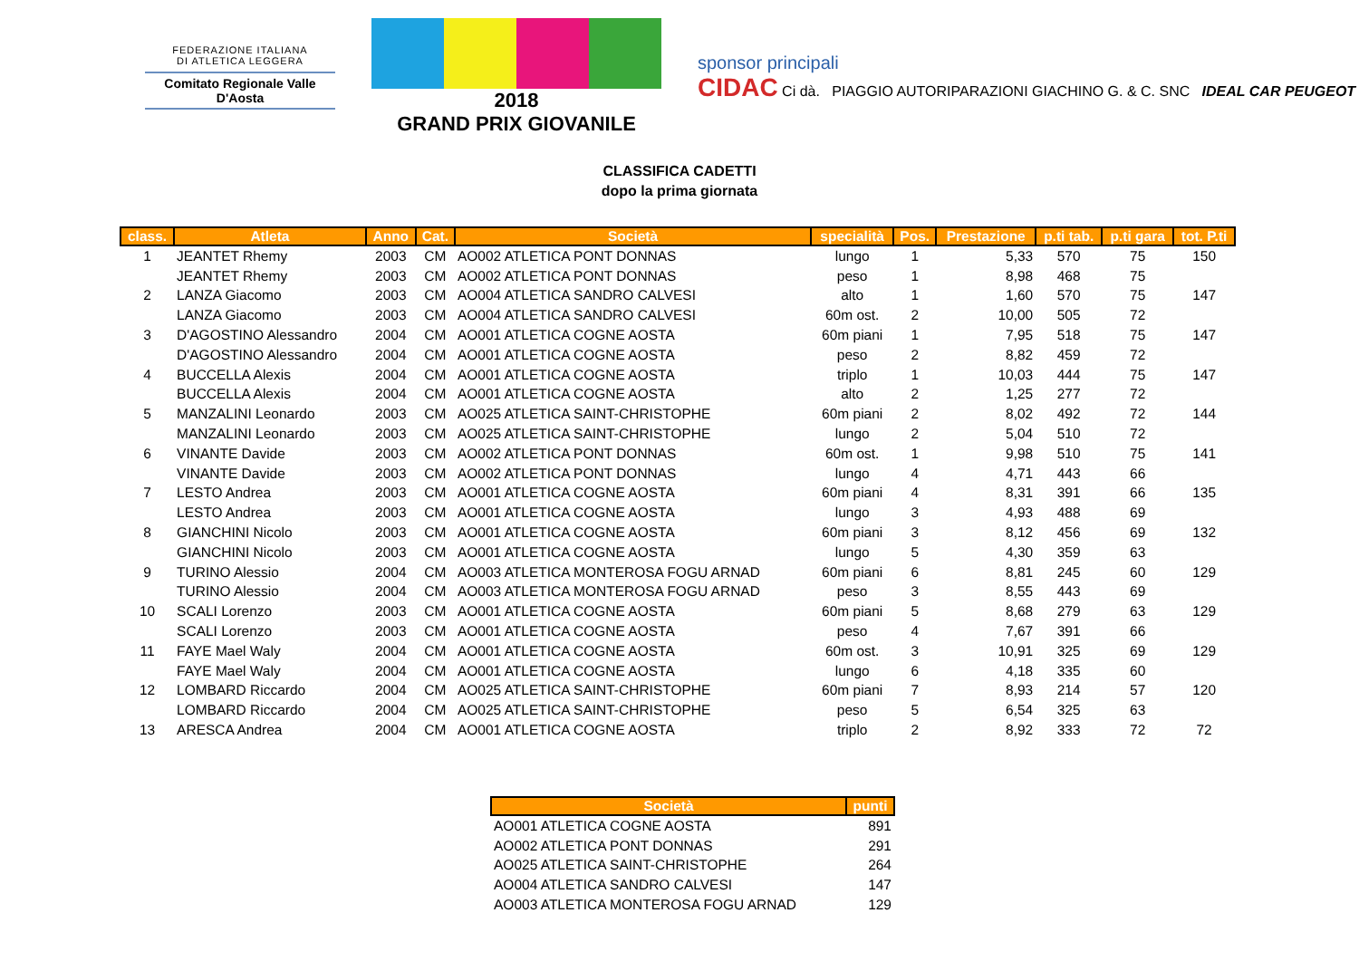FEDERAZIONE ITALIANA
DI ATLETICA LEGGERA
Comitato Regionale Valle D'Aosta
2018
GRAND PRIX GIOVANILE
sponsor principali
CIDAC Ci dà. PIAGGIO AUTORIPARAZIONI GIACHINO G. & C. SNC IDEAL CAR PEUGEOT
CLASSIFICA CADETTI
dopo la prima giornata
| class. | Atleta | Anno | Cat. | Società | specialità | Pos. | Prestazione | p.ti tab. | p.ti gara | tot. P.ti |
| --- | --- | --- | --- | --- | --- | --- | --- | --- | --- | --- |
| 1 | JEANTET Rhemy | 2003 | CM | AO002 ATLETICA PONT DONNAS | lungo | 1 | 5,33 | 570 | 75 | 150 |
| | JEANTET Rhemy | 2003 | CM | AO002 ATLETICA PONT DONNAS | peso | 1 | 8,98 | 468 | 75 | |
| 2 | LANZA Giacomo | 2003 | CM | AO004 ATLETICA SANDRO CALVESI | alto | 1 | 1,60 | 570 | 75 | 147 |
| | LANZA Giacomo | 2003 | CM | AO004 ATLETICA SANDRO CALVESI | 60m ost. | 2 | 10,00 | 505 | 72 | |
| 3 | D'AGOSTINO Alessandro | 2004 | CM | AO001 ATLETICA COGNE AOSTA | 60m piani | 1 | 7,95 | 518 | 75 | 147 |
| | D'AGOSTINO Alessandro | 2004 | CM | AO001 ATLETICA COGNE AOSTA | peso | 2 | 8,82 | 459 | 72 | |
| 4 | BUCCELLA Alexis | 2004 | CM | AO001 ATLETICA COGNE AOSTA | triplo | 1 | 10,03 | 444 | 75 | 147 |
| | BUCCELLA Alexis | 2004 | CM | AO001 ATLETICA COGNE AOSTA | alto | 2 | 1,25 | 277 | 72 | |
| 5 | MANZALINI Leonardo | 2003 | CM | AO025 ATLETICA SAINT-CHRISTOPHE | 60m piani | 2 | 8,02 | 492 | 72 | 144 |
| | MANZALINI Leonardo | 2003 | CM | AO025 ATLETICA SAINT-CHRISTOPHE | lungo | 2 | 5,04 | 510 | 72 | |
| 6 | VINANTE Davide | 2003 | CM | AO002 ATLETICA PONT DONNAS | 60m ost. | 1 | 9,98 | 510 | 75 | 141 |
| | VINANTE Davide | 2003 | CM | AO002 ATLETICA PONT DONNAS | lungo | 4 | 4,71 | 443 | 66 | |
| 7 | LESTO Andrea | 2003 | CM | AO001 ATLETICA COGNE AOSTA | 60m piani | 4 | 8,31 | 391 | 66 | 135 |
| | LESTO Andrea | 2003 | CM | AO001 ATLETICA COGNE AOSTA | lungo | 3 | 4,93 | 488 | 69 | |
| 8 | GIANCHINI Nicolo | 2003 | CM | AO001 ATLETICA COGNE AOSTA | 60m piani | 3 | 8,12 | 456 | 69 | 132 |
| | GIANCHINI Nicolo | 2003 | CM | AO001 ATLETICA COGNE AOSTA | lungo | 5 | 4,30 | 359 | 63 | |
| 9 | TURINO Alessio | 2004 | CM | AO003 ATLETICA MONTEROSA FOGU ARNAD | 60m piani | 6 | 8,81 | 245 | 60 | 129 |
| | TURINO Alessio | 2004 | CM | AO003 ATLETICA MONTEROSA FOGU ARNAD | peso | 3 | 8,55 | 443 | 69 | |
| 10 | SCALI Lorenzo | 2003 | CM | AO001 ATLETICA COGNE AOSTA | 60m piani | 5 | 8,68 | 279 | 63 | 129 |
| | SCALI Lorenzo | 2003 | CM | AO001 ATLETICA COGNE AOSTA | peso | 4 | 7,67 | 391 | 66 | |
| 11 | FAYE Mael Waly | 2004 | CM | AO001 ATLETICA COGNE AOSTA | 60m ost. | 3 | 10,91 | 325 | 69 | 129 |
| | FAYE Mael Waly | 2004 | CM | AO001 ATLETICA COGNE AOSTA | lungo | 6 | 4,18 | 335 | 60 | |
| 12 | LOMBARD Riccardo | 2004 | CM | AO025 ATLETICA SAINT-CHRISTOPHE | 60m piani | 7 | 8,93 | 214 | 57 | 120 |
| | LOMBARD Riccardo | 2004 | CM | AO025 ATLETICA SAINT-CHRISTOPHE | peso | 5 | 6,54 | 325 | 63 | |
| 13 | ARESCA Andrea | 2004 | CM | AO001 ATLETICA COGNE AOSTA | triplo | 2 | 8,92 | 333 | 72 | 72 |
| Società | punti |
| --- | --- |
| AO001 ATLETICA COGNE AOSTA | 891 |
| AO002 ATLETICA PONT DONNAS | 291 |
| AO025 ATLETICA SAINT-CHRISTOPHE | 264 |
| AO004 ATLETICA SANDRO CALVESI | 147 |
| AO003 ATLETICA MONTEROSA FOGU ARNAD | 129 |